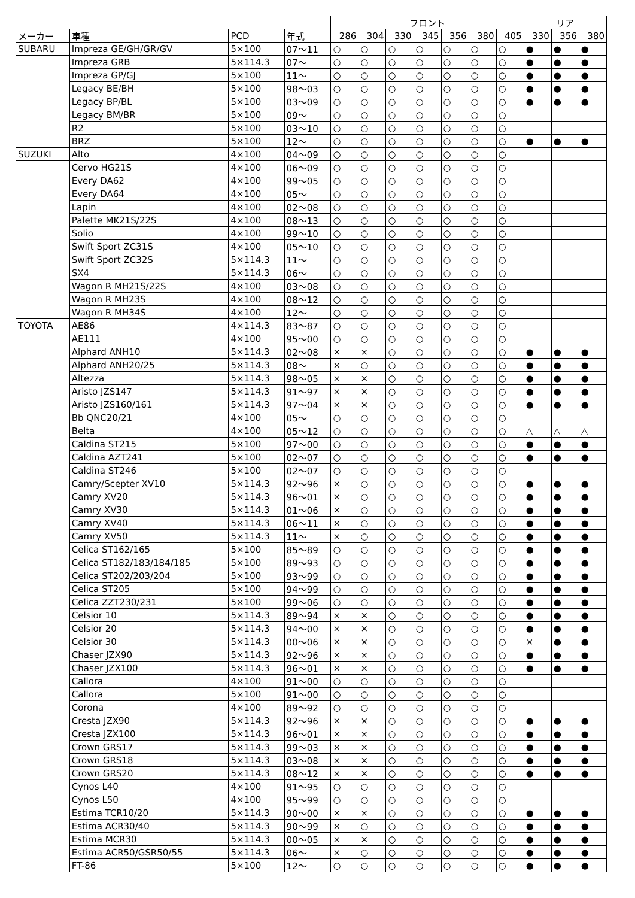| | | | | フロント | | | | | | | リア | | |
| --- | --- | --- | --- | --- | --- | --- | --- | --- | --- | --- | --- | --- | --- |
| メーカー | 車種 | PCD | 年式 | 286 | 304 | 330 | 345 | 356 | 380 | 405 | 330 | 356 | 380 |
| SUBARU | Impreza GE/GH/GR/GV | 5×100 | 07～11 | ○ | ○ | ○ | ○ | ○ | ○ | ○ | ● | ● | ● |
| | Impreza GRB | 5×114.3 | 07～ | ○ | ○ | ○ | ○ | ○ | ○ | ○ | ● | ● | ● |
| | Impreza GP/GJ | 5×100 | 11～ | ○ | ○ | ○ | ○ | ○ | ○ | ○ | ● | ● | ● |
| | Legacy BE/BH | 5×100 | 98～03 | ○ | ○ | ○ | ○ | ○ | ○ | ○ | ● | ● | ● |
| | Legacy BP/BL | 5×100 | 03～09 | ○ | ○ | ○ | ○ | ○ | ○ | ○ | ● | ● | ● |
| | Legacy BM/BR | 5×100 | 09～ | ○ | ○ | ○ | ○ | ○ | ○ | ○ | | | |
| | R2 | 5×100 | 03～10 | ○ | ○ | ○ | ○ | ○ | ○ | ○ | | | |
| | BRZ | 5×100 | 12～ | ○ | ○ | ○ | ○ | ○ | ○ | ○ | ● | ● | ● |
| SUZUKI | Alto | 4×100 | 04～09 | ○ | ○ | ○ | ○ | ○ | ○ | ○ | | | |
| | Cervo HG21S | 4×100 | 06～09 | ○ | ○ | ○ | ○ | ○ | ○ | ○ | | | |
| | Every DA62 | 4×100 | 99～05 | ○ | ○ | ○ | ○ | ○ | ○ | ○ | | | |
| | Every DA64 | 4×100 | 05～ | ○ | ○ | ○ | ○ | ○ | ○ | ○ | | | |
| | Lapin | 4×100 | 02～08 | ○ | ○ | ○ | ○ | ○ | ○ | ○ | | | |
| | Palette MK21S/22S | 4×100 | 08～13 | ○ | ○ | ○ | ○ | ○ | ○ | ○ | | | |
| | Solio | 4×100 | 99～10 | ○ | ○ | ○ | ○ | ○ | ○ | ○ | | | |
| | Swift Sport ZC31S | 4×100 | 05～10 | ○ | ○ | ○ | ○ | ○ | ○ | ○ | | | |
| | Swift Sport ZC32S | 5×114.3 | 11～ | ○ | ○ | ○ | ○ | ○ | ○ | ○ | | | |
| | SX4 | 5×114.3 | 06～ | ○ | ○ | ○ | ○ | ○ | ○ | ○ | | | |
| | Wagon R MH21S/22S | 4×100 | 03～08 | ○ | ○ | ○ | ○ | ○ | ○ | ○ | | | |
| | Wagon R MH23S | 4×100 | 08～12 | ○ | ○ | ○ | ○ | ○ | ○ | ○ | | | |
| | Wagon R MH34S | 4×100 | 12～ | ○ | ○ | ○ | ○ | ○ | ○ | ○ | | | |
| TOYOTA | AE86 | 4×114.3 | 83～87 | ○ | ○ | ○ | ○ | ○ | ○ | ○ | | | |
| | AE111 | 4×100 | 95～00 | ○ | ○ | ○ | ○ | ○ | ○ | ○ | | | |
| | Alphard ANH10 | 5×114.3 | 02～08 | × | × | ○ | ○ | ○ | ○ | ○ | ● | ● | ● |
| | Alphard ANH20/25 | 5×114.3 | 08～ | × | ○ | ○ | ○ | ○ | ○ | ○ | ● | ● | ● |
| | Altezza | 5×114.3 | 98～05 | × | × | ○ | ○ | ○ | ○ | ○ | ● | ● | ● |
| | Aristo JZS147 | 5×114.3 | 91～97 | × | × | ○ | ○ | ○ | ○ | ○ | ● | ● | ● |
| | Aristo JZS160/161 | 5×114.3 | 97～04 | × | × | ○ | ○ | ○ | ○ | ○ | ● | ● | ● |
| | Bb QNC20/21 | 4×100 | 05～ | ○ | ○ | ○ | ○ | ○ | ○ | ○ | | | |
| | Belta | 4×100 | 05～12 | ○ | ○ | ○ | ○ | ○ | ○ | ○ | △ | △ | △ |
| | Caldina ST215 | 5×100 | 97～00 | ○ | ○ | ○ | ○ | ○ | ○ | ○ | ● | ● | ● |
| | Caldina AZT241 | 5×100 | 02～07 | ○ | ○ | ○ | ○ | ○ | ○ | ○ | ● | ● | ● |
| | Caldina ST246 | 5×100 | 02～07 | ○ | ○ | ○ | ○ | ○ | ○ | ○ | | | |
| | Camry/Scepter XV10 | 5×114.3 | 92～96 | × | ○ | ○ | ○ | ○ | ○ | ○ | ● | ● | ● |
| | Camry XV20 | 5×114.3 | 96～01 | × | ○ | ○ | ○ | ○ | ○ | ○ | ● | ● | ● |
| | Camry XV30 | 5×114.3 | 01～06 | × | ○ | ○ | ○ | ○ | ○ | ○ | ● | ● | ● |
| | Camry XV40 | 5×114.3 | 06～11 | × | ○ | ○ | ○ | ○ | ○ | ○ | ● | ● | ● |
| | Camry XV50 | 5×114.3 | 11～ | × | ○ | ○ | ○ | ○ | ○ | ○ | ● | ● | ● |
| | Celica ST162/165 | 5×100 | 85～89 | ○ | ○ | ○ | ○ | ○ | ○ | ○ | ● | ● | ● |
| | Celica ST182/183/184/185 | 5×100 | 89～93 | ○ | ○ | ○ | ○ | ○ | ○ | ○ | ● | ● | ● |
| | Celica ST202/203/204 | 5×100 | 93～99 | ○ | ○ | ○ | ○ | ○ | ○ | ○ | ● | ● | ● |
| | Celica ST205 | 5×100 | 94～99 | ○ | ○ | ○ | ○ | ○ | ○ | ○ | ● | ● | ● |
| | Celica ZZT230/231 | 5×100 | 99～06 | ○ | ○ | ○ | ○ | ○ | ○ | ○ | ● | ● | ● |
| | Celsior 10 | 5×114.3 | 89～94 | × | × | ○ | ○ | ○ | ○ | ○ | ● | ● | ● |
| | Celsior 20 | 5×114.3 | 94～00 | × | × | ○ | ○ | ○ | ○ | ○ | ● | ● | ● |
| | Celsior 30 | 5×114.3 | 00～06 | × | × | ○ | ○ | ○ | ○ | ○ | × | ● | ● |
| | Chaser JZX90 | 5×114.3 | 92～96 | × | × | ○ | ○ | ○ | ○ | ○ | ● | ● | ● |
| | Chaser JZX100 | 5×114.3 | 96～01 | × | × | ○ | ○ | ○ | ○ | ○ | ● | ● | ● |
| | Callora | 4×100 | 91～00 | ○ | ○ | ○ | ○ | ○ | ○ | ○ | | | |
| | Callora | 5×100 | 91～00 | ○ | ○ | ○ | ○ | ○ | ○ | ○ | | | |
| | Corona | 4×100 | 89～92 | ○ | ○ | ○ | ○ | ○ | ○ | ○ | | | |
| | Cresta JZX90 | 5×114.3 | 92～96 | × | × | ○ | ○ | ○ | ○ | ○ | ● | ● | ● |
| | Cresta JZX100 | 5×114.3 | 96～01 | × | × | ○ | ○ | ○ | ○ | ○ | ● | ● | ● |
| | Crown GRS17 | 5×114.3 | 99～03 | × | × | ○ | ○ | ○ | ○ | ○ | ● | ● | ● |
| | Crown GRS18 | 5×114.3 | 03～08 | × | × | ○ | ○ | ○ | ○ | ○ | ● | ● | ● |
| | Crown GRS20 | 5×114.3 | 08～12 | × | × | ○ | ○ | ○ | ○ | ○ | ● | ● | ● |
| | Cynos L40 | 4×100 | 91～95 | ○ | ○ | ○ | ○ | ○ | ○ | ○ | | | |
| | Cynos L50 | 4×100 | 95～99 | ○ | ○ | ○ | ○ | ○ | ○ | ○ | | | |
| | Estima TCR10/20 | 5×114.3 | 90～00 | × | × | ○ | ○ | ○ | ○ | ○ | ● | ● | ● |
| | Estima ACR30/40 | 5×114.3 | 90～99 | × | ○ | ○ | ○ | ○ | ○ | ○ | ● | ● | ● |
| | Estima MCR30 | 5×114.3 | 00～05 | × | × | ○ | ○ | ○ | ○ | ○ | ● | ● | ● |
| | Estima ACR50/GSR50/55 | 5×114.3 | 06～ | × | ○ | ○ | ○ | ○ | ○ | ○ | ● | ● | ● |
| | FT-86 | 5×100 | 12～ | ○ | ○ | ○ | ○ | ○ | ○ | ○ | ● | ● | ● |